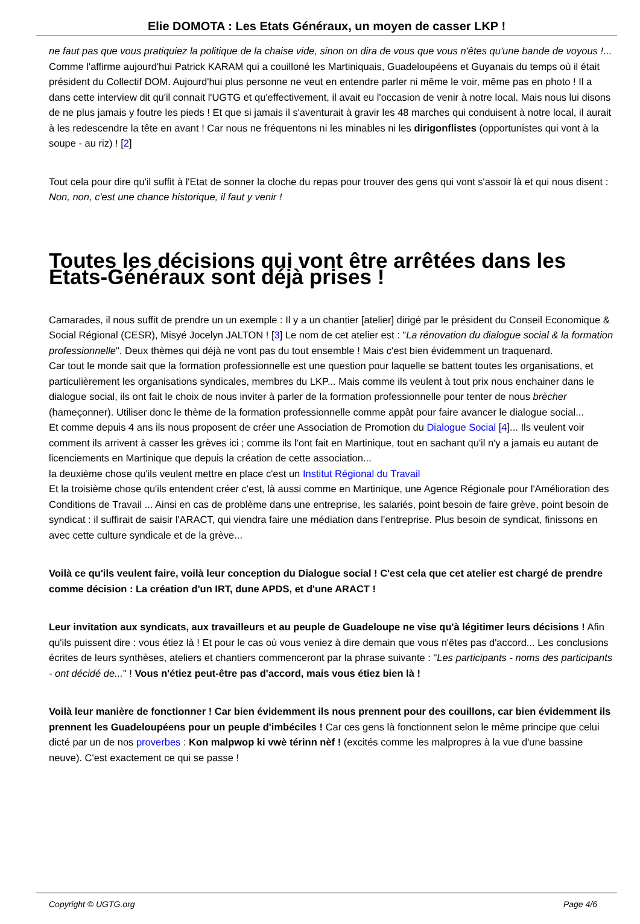Elie DOMOTA : Les Etats Généraux, un moyen de casser LKP !
ne faut pas que vous pratiquiez la politique de la chaise vide, sinon on dira de vous que vous n'êtes qu'une bande de voyous !...
Comme l'affirme aujourd'hui Patrick KARAM qui a couilloné les Martiniquais, Guadeloupéens et Guyanais du temps où il était président du Collectif DOM. Aujourd'hui plus personne ne veut en entendre parler ni même le voir, même pas en photo ! Il a dans cette interview dit qu'il connait l'UGTG et qu'effectivement, il avait eu l'occasion de venir à notre local. Mais nous lui disons de ne plus jamais y foutre les pieds ! Et que si jamais il s'aventurait à gravir les 48 marches qui conduisent à notre local, il aurait à les redescendre la tête en avant ! Car nous ne fréquentons ni les minables ni les dirigonflistes (opportunistes qui vont à la soupe - au riz) ! [2]
Tout cela pour dire qu'il suffit à l'Etat de sonner la cloche du repas pour trouver des gens qui vont s'assoir là et qui nous disent : Non, non, c'est une chance historique, il faut y venir !
Toutes les décisions qui vont être arrêtées dans les Etats-Généraux sont déjà prises !
Camarades, il nous suffit de prendre un un exemple : Il y a un chantier [atelier] dirigé par le président du Conseil Economique & Social Régional (CESR), Misyé Jocelyn JALTON ! [3] Le nom de cet atelier est : "La rénovation du dialogue social & la formation professionnelle". Deux thèmes qui déjà ne vont pas du tout ensemble ! Mais c'est bien évidemment un traquenard.
Car tout le monde sait que la formation professionnelle est une question pour laquelle se battent toutes les organisations, et particulièrement les organisations syndicales, membres du LKP... Mais comme ils veulent à tout prix nous enchainer dans le dialogue social, ils ont fait le choix de nous inviter à parler de la formation professionnelle pour tenter de nous brècher (hameçonner). Utiliser donc le thème de la formation professionnelle comme appât pour faire avancer le dialogue social...
Et comme depuis 4 ans ils nous proposent de créer une Association de Promotion du Dialogue Social [4]... Ils veulent voir comment ils arrivent à casser les grèves ici ; comme ils l'ont fait en Martinique, tout en sachant qu'il n'y a jamais eu autant de licenciements en Martinique que depuis la création de cette association...
la deuxième chose qu'ils veulent mettre en place c'est un Institut Régional du Travail
Et la troisième chose qu'ils entendent créer c'est, là aussi comme en Martinique, une Agence Régionale pour l'Amélioration des Conditions de Travail ... Ainsi en cas de problème dans une entreprise, les salariés, point besoin de faire grève, point besoin de syndicat : il suffirait de saisir l'ARACT, qui viendra faire une médiation dans l'entreprise. Plus besoin de syndicat, finissons en avec cette culture syndicale et de la grève...
Voilà ce qu'ils veulent faire, voilà leur conception du Dialogue social ! C'est cela que cet atelier est chargé de prendre comme décision : La création d'un IRT, dune APDS, et d'une ARACT !
Leur invitation aux syndicats, aux travailleurs et au peuple de Guadeloupe ne vise qu'à légitimer leurs décisions ! Afin qu'ils puissent dire : vous étiez là ! Et pour le cas où vous veniez à dire demain que vous n'êtes pas d'accord... Les conclusions écrites de leurs synthèses, ateliers et chantiers commenceront par la phrase suivante : "Les participants - noms des participants - ont décidé de..." ! Vous n'étiez peut-être pas d'accord, mais vous étiez bien là !
Voilà leur manière de fonctionner ! Car bien évidemment ils nous prennent pour des couillons, car bien évidemment ils prennent les Guadeloupéens pour un peuple d'imbéciles ! Car ces gens là fonctionnent selon le même principe que celui dicté par un de nos proverbes : Kon malpwop ki vwè térinn nèf ! (excités comme les malpropres à la vue d'une bassine neuve). C'est exactement ce qui se passe !
Copyright © UGTG.org Page 4/6